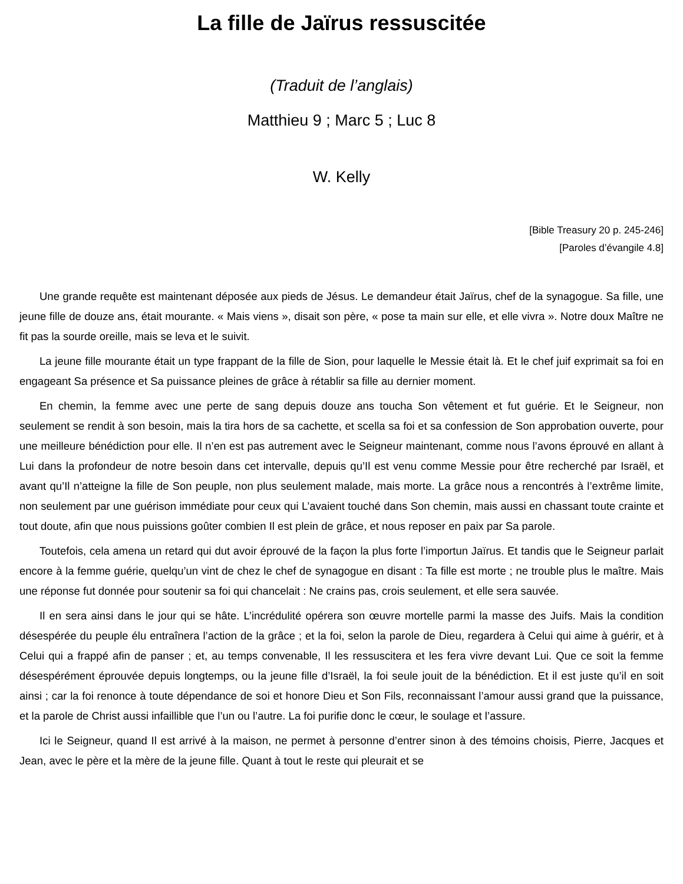La fille de Jaïrus ressuscitée
(Traduit de l’anglais)
Matthieu 9 ; Marc 5 ; Luc 8
W. Kelly
[Bible Treasury 20 p. 245-246]
[Paroles d’évangile 4.8]
Une grande requête est maintenant déposée aux pieds de Jésus. Le demandeur était Jaïrus, chef de la synagogue. Sa fille, une jeune fille de douze ans, était mourante. « Mais viens », disait son père, « pose ta main sur elle, et elle vivra ». Notre doux Maître ne fit pas la sourde oreille, mais se leva et le suivit.
La jeune fille mourante était un type frappant de la fille de Sion, pour laquelle le Messie était là. Et le chef juif exprimait sa foi en engageant Sa présence et Sa puissance pleines de grâce à rétablir sa fille au dernier moment.
En chemin, la femme avec une perte de sang depuis douze ans toucha Son vêtement et fut guérie. Et le Seigneur, non seulement se rendit à son besoin, mais la tira hors de sa cachette, et scella sa foi et sa confession de Son approbation ouverte, pour une meilleure bénédiction pour elle. Il n’en est pas autrement avec le Seigneur maintenant, comme nous l’avons éprouvé en allant à Lui dans la profondeur de notre besoin dans cet intervalle, depuis qu’Il est venu comme Messie pour être recherché par Israël, et avant qu’Il n’atteigne la fille de Son peuple, non plus seulement malade, mais morte. La grâce nous a rencontrés à l’extrême limite, non seulement par une guérison immédiate pour ceux qui L’avaient touché dans Son chemin, mais aussi en chassant toute crainte et tout doute, afin que nous puissions goûter combien Il est plein de grâce, et nous reposer en paix par Sa parole.
Toutefois, cela amena un retard qui dut avoir éprouvé de la façon la plus forte l’importun Jaïrus. Et tandis que le Seigneur parlait encore à la femme guérie, quelqu’un vint de chez le chef de synagogue en disant : Ta fille est morte ; ne trouble plus le maître. Mais une réponse fut donnée pour soutenir sa foi qui chancelait : Ne crains pas, crois seulement, et elle sera sauvée.
Il en sera ainsi dans le jour qui se hâte. L’incrédulité opérera son œuvre mortelle parmi la masse des Juifs. Mais la condition désespérée du peuple élu entraînera l’action de la grâce ; et la foi, selon la parole de Dieu, regardera à Celui qui aime à guérir, et à Celui qui a frappé afin de panser ; et, au temps convenable, Il les ressuscitera et les fera vivre devant Lui. Que ce soit la femme désespérément éprouvée depuis longtemps, ou la jeune fille d’Israël, la foi seule jouit de la bénédiction. Et il est juste qu’il en soit ainsi ; car la foi renonce à toute dépendance de soi et honore Dieu et Son Fils, reconnaissant l’amour aussi grand que la puissance, et la parole de Christ aussi infaillible que l’un ou l’autre. La foi purifie donc le cœur, le soulage et l’assure.
Ici le Seigneur, quand Il est arrivé à la maison, ne permet à personne d’entrer sinon à des témoins choisis, Pierre, Jacques et Jean, avec le père et la mère de la jeune fille. Quant à tout le reste qui pleurait et se